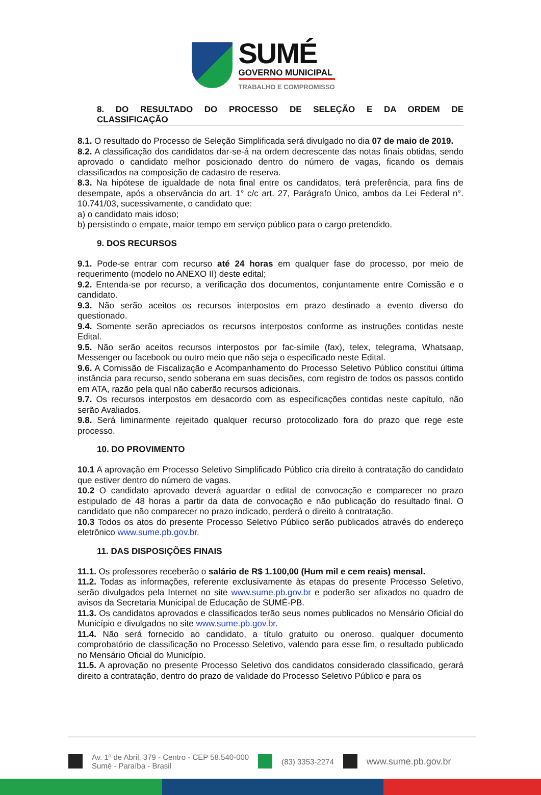SUMÉ
GOVERNO MUNICIPAL
TRABALHO E COMPROMISSO
8. DO RESULTADO DO PROCESSO DE SELEÇÃO E DA ORDEM DE CLASSIFICAÇÃO
8.1. O resultado do Processo de Seleção Simplificada será divulgado no dia 07 de maio de 2019.
8.2. A classificação dos candidatos dar-se-á na ordem decrescente das notas finais obtidas, sendo aprovado o candidato melhor posicionado dentro do número de vagas, ficando os demais classificados na composição de cadastro de reserva.
8.3. Na hipótese de igualdade de nota final entre os candidatos, terá preferência, para fins de desempate, após a observância do art. 1° c/c art. 27, Parágrafo Único, ambos da Lei Federal n°. 10.741/03, sucessivamente, o candidato que:
a) o candidato mais idoso;
b) persistindo o empate, maior tempo em serviço público para o cargo pretendido.
9. DOS RECURSOS
9.1. Pode-se entrar com recurso até 24 horas em qualquer fase do processo, por meio de requerimento (modelo no ANEXO II) deste edital;
9.2. Entenda-se por recurso, a verificação dos documentos, conjuntamente entre Comissão e o candidato.
9.3. Não serão aceitos os recursos interpostos em prazo destinado a evento diverso do questionado.
9.4. Somente serão apreciados os recursos interpostos conforme as instruções contidas neste Edital.
9.5. Não serão aceitos recursos interpostos por fac-símile (fax), telex, telegrama, Whatsaap, Messenger ou facebook ou outro meio que não seja o especificado neste Edital.
9.6. A Comissão de Fiscalização e Acompanhamento do Processo Seletivo Público constitui última instância para recurso, sendo soberana em suas decisões, com registro de todos os passos contido em ATA, razão pela qual não caberão recursos adicionais.
9.7. Os recursos interpostos em desacordo com as especificações contidas neste capítulo, não serão Avaliados.
9.8. Será liminarmente rejeitado qualquer recurso protocolizado fora do prazo que rege este processo.
10. DO PROVIMENTO
10.1 A aprovação em Processo Seletivo Simplificado Público cria direito à contratação do candidato que estiver dentro do número de vagas.
10.2 O candidato aprovado deverá aguardar o edital de convocação e comparecer no prazo estipulado de 48 horas a partir da data de convocação e não publicação do resultado final. O candidato que não comparecer no prazo indicado, perderá o direito à contratação.
10.3 Todos os atos do presente Processo Seletivo Público serão publicados através do endereço eletrônico www.sume.pb.gov.br.
11. DAS DISPOSIÇÕES FINAIS
11.1. Os professores receberão o salário de R$ 1.100,00 (Hum mil e cem reais) mensal.
11.2. Todas as informações, referente exclusivamente às etapas do presente Processo Seletivo, serão divulgados pela Internet no site www.sume.pb.gov.br e poderão ser afixados no quadro de avisos da Secretaria Municipal de Educação de SUMÉ-PB.
11.3. Os candidatos aprovados e classificados terão seus nomes publicados no Mensário Oficial do Município e divulgados no site www.sume.pb.gov.br.
11.4. Não será fornecido ao candidato, a título gratuito ou oneroso, qualquer documento comprobatório de classificação no Processo Seletivo, valendo para esse fim, o resultado publicado no Mensário Oficial do Município.
11.5. A aprovação no presente Processo Seletivo dos candidatos considerado classificado, gerará direito a contratação, dentro do prazo de validade do Processo Seletivo Público e para os
Av. 1º de Abril, 379 - Centro - CEP 58.540-000
Sumé - Paraíba - Brasil (83) 3353-2274 www.sume.pb.gov.br